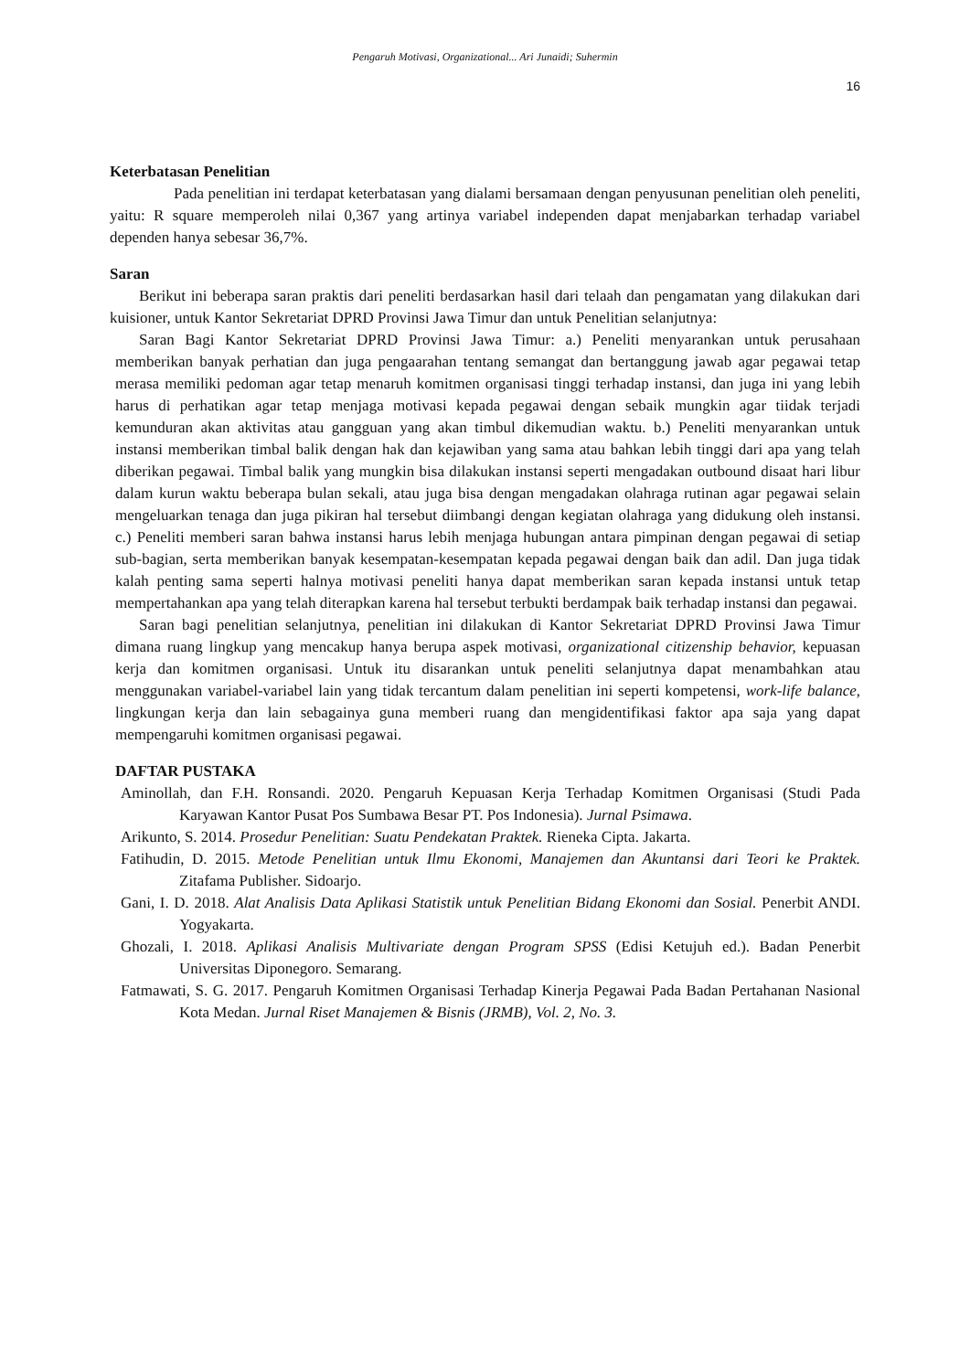Pengaruh Motivasi, Organizational... Ari Junaidi; Suhermin
16
Keterbatasan Penelitian
Pada penelitian ini terdapat keterbatasan yang dialami bersamaan dengan penyusunan penelitian oleh peneliti, yaitu: R square memperoleh nilai 0,367 yang artinya variabel independen dapat menjabarkan terhadap variabel dependen hanya sebesar 36,7%.
Saran
Berikut ini beberapa saran praktis dari peneliti berdasarkan hasil dari telaah dan pengamatan yang dilakukan dari kuisioner, untuk Kantor Sekretariat DPRD Provinsi Jawa Timur dan untuk Penelitian selanjutnya:
Saran Bagi Kantor Sekretariat DPRD Provinsi Jawa Timur: a.) Peneliti menyarankan untuk perusahaan memberikan banyak perhatian dan juga pengaarahan tentang semangat dan bertanggung jawab agar pegawai tetap merasa memiliki pedoman agar tetap menaruh komitmen organisasi tinggi terhadap instansi, dan juga ini yang lebih harus di perhatikan agar tetap menjaga motivasi kepada pegawai dengan sebaik mungkin agar tiidak terjadi kemunduran akan aktivitas atau gangguan yang akan timbul dikemudian waktu. b.) Peneliti menyarankan untuk instansi memberikan timbal balik dengan hak dan kejawiban yang sama atau bahkan lebih tinggi dari apa yang telah diberikan pegawai. Timbal balik yang mungkin bisa dilakukan instansi seperti mengadakan outbound disaat hari libur dalam kurun waktu beberapa bulan sekali, atau juga bisa dengan mengadakan olahraga rutinan agar pegawai selain mengeluarkan tenaga dan juga pikiran hal tersebut diimbangi dengan kegiatan olahraga yang didukung oleh instansi. c.) Peneliti memberi saran bahwa instansi harus lebih menjaga hubungan antara pimpinan dengan pegawai di setiap sub-bagian, serta memberikan banyak kesempatan-kesempatan kepada pegawai dengan baik dan adil. Dan juga tidak kalah penting sama seperti halnya motivasi peneliti hanya dapat memberikan saran kepada instansi untuk tetap mempertahankan apa yang telah diterapkan karena hal tersebut terbukti berdampak baik terhadap instansi dan pegawai.
Saran bagi penelitian selanjutnya, penelitian ini dilakukan di Kantor Sekretariat DPRD Provinsi Jawa Timur dimana ruang lingkup yang mencakup hanya berupa aspek motivasi, organizational citizenship behavior, kepuasan kerja dan komitmen organisasi. Untuk itu disarankan untuk peneliti selanjutnya dapat menambahkan atau menggunakan variabel-variabel lain yang tidak tercantum dalam penelitian ini seperti kompetensi, work-life balance, lingkungan kerja dan lain sebagainya guna memberi ruang dan mengidentifikasi faktor apa saja yang dapat mempengaruhi komitmen organisasi pegawai.
DAFTAR PUSTAKA
Aminollah, dan F.H. Ronsandi. 2020. Pengaruh Kepuasan Kerja Terhadap Komitmen Organisasi (Studi Pada Karyawan Kantor Pusat Pos Sumbawa Besar PT. Pos Indonesia). Jurnal Psimawa.
Arikunto, S. 2014. Prosedur Penelitian: Suatu Pendekatan Praktek. Rieneka Cipta. Jakarta.
Fatihudin, D. 2015. Metode Penelitian untuk Ilmu Ekonomi, Manajemen dan Akuntansi dari Teori ke Praktek. Zitafama Publisher. Sidoarjo.
Gani, I. D. 2018. Alat Analisis Data Aplikasi Statistik untuk Penelitian Bidang Ekonomi dan Sosial. Penerbit ANDI. Yogyakarta.
Ghozali, I. 2018. Aplikasi Analisis Multivariate dengan Program SPSS (Edisi Ketujuh ed.). Badan Penerbit Universitas Diponegoro. Semarang.
Fatmawati, S. G. 2017. Pengaruh Komitmen Organisasi Terhadap Kinerja Pegawai Pada Badan Pertahanan Nasional Kota Medan. Jurnal Riset Manajemen & Bisnis (JRMB), Vol. 2, No. 3.